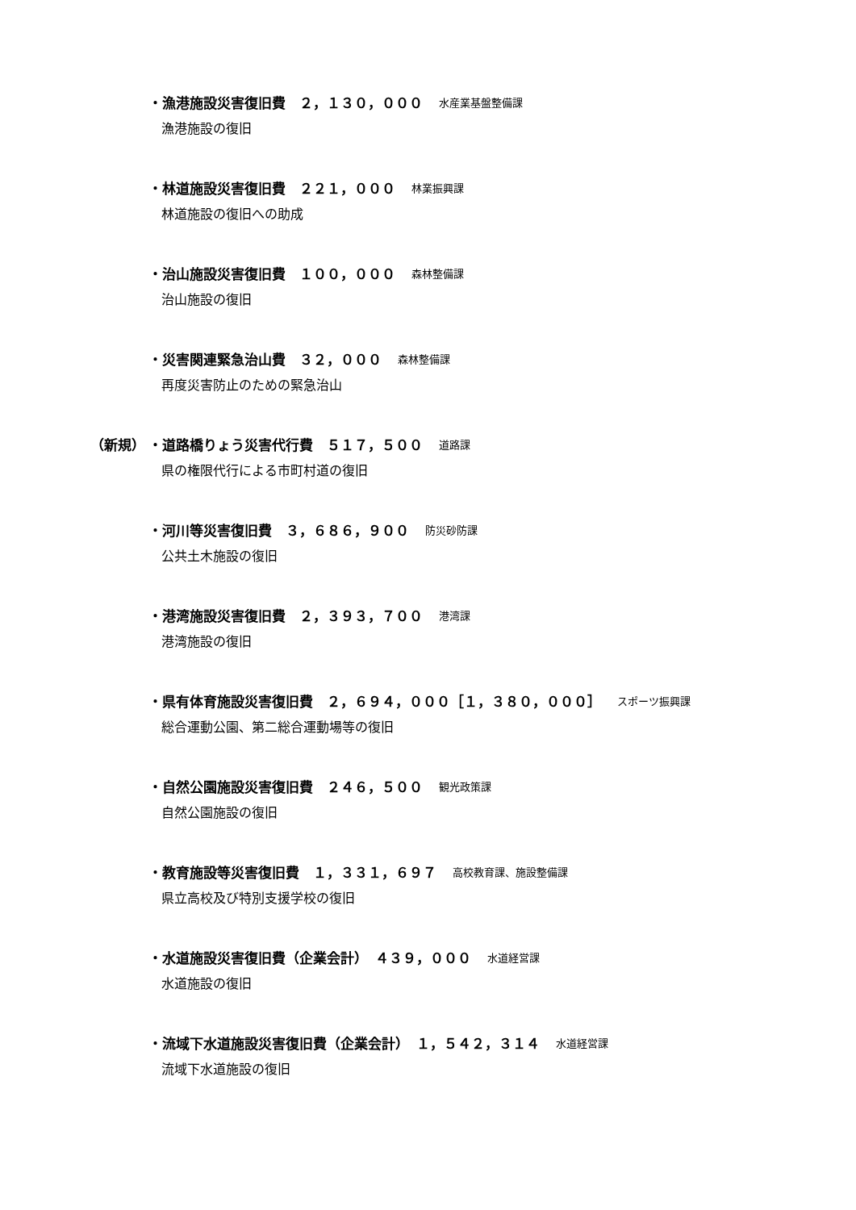・漁港施設災害復旧費　２，１３０，０００ 水産業基盤整備課
漁港施設の復旧
・林道施設災害復旧費　２２１，０００ 林業振興課
林道施設の復旧への助成
・治山施設災害復旧費　１００，０００ 森林整備課
治山施設の復旧
・災害関連緊急治山費　３２，０００ 森林整備課
再度災害防止のための緊急治山
（新規） ・道路橋りょう災害代行費　５１７，５００ 道路課
県の権限代行による市町村道の復旧
・河川等災害復旧費　３，６８６，９００ 防災砂防課
公共土木施設の復旧
・港湾施設災害復旧費　２，３９３，７００ 港湾課
港湾施設の復旧
・県有体育施設災害復旧費　２，６９４，０００［１，３８０，０００］ スポーツ振興課
総合運動公園、第二総合運動場等の復旧
・自然公園施設災害復旧費　２４６，５００ 観光政策課
自然公園施設の復旧
・教育施設等災害復旧費　１，３３１，６９７ 高校教育課、施設整備課
県立高校及び特別支援学校の復旧
・水道施設災害復旧費（企業会計）　４３９，０００ 水道経営課
水道施設の復旧
・流域下水道施設災害復旧費（企業会計）　１，５４２，３１４ 水道経営課
流域下水道施設の復旧